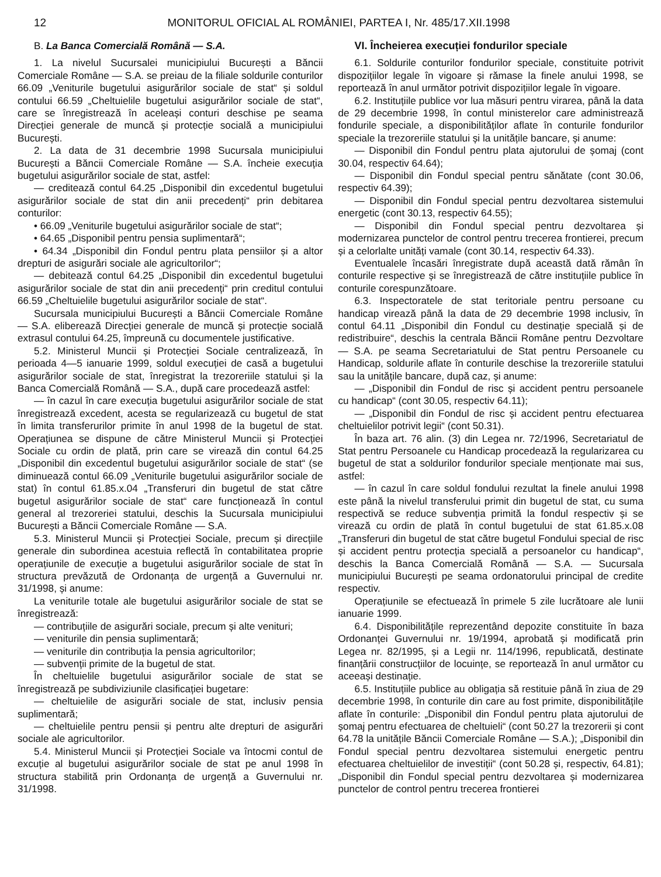12 MONITORUL OFICIAL AL ROMÂNIEI, PARTEA I, Nr. 485/17.XII.1998
B. La Banca Comercială Română — S.A.
1. La nivelul Sucursalei municipiului București a Băncii Comerciale Române — S.A. se preiau de la filiale soldurile conturilor 66.09 „Veniturile bugetului asigurărilor sociale de stat“ și soldul contului 66.59 „Cheltuielile bugetului asigurărilor sociale de stat“, care se înregistrează în aceleași conturi deschise pe seama Direcției generale de muncă și protecție socială a municipiului București.
2. La data de 31 decembrie 1998 Sucursala municipiului București a Băncii Comerciale Române — S.A. încheie execuția bugetului asigurărilor sociale de stat, astfel:
— creditează contul 64.25 „Disponibil din excedentul bugetului asigurărilor sociale de stat din anii precedenți“ prin debitarea conturilor:
• 66.09 „Veniturile bugetului asigurărilor sociale de stat“;
• 64.65 „Disponibil pentru pensia suplimentară“;
• 64.34 „Disponibil din Fondul pentru plata pensiilor și a altor drepturi de asigurări sociale ale agricultorilor“;
— debitează contul 64.25 „Disponibil din excedentul bugetului asigurărilor sociale de stat din anii precedenți“ prin creditul contului 66.59 „Cheltuielile bugetului asigurărilor sociale de stat“.
Sucursala municipiului București a Băncii Comerciale Române — S.A. eliberează Direcției generale de muncă și protecție socială extrasul contului 64.25, împreună cu documentele justificative.
5.2. Ministerul Muncii și Protecției Sociale centralizează, în perioada 4—5 ianuarie 1999, soldul execuției de casă a bugetului asigurărilor sociale de stat, înregistrat la trezoreriile statului și la Banca Comercială Română — S.A., după care procedează astfel:
— în cazul în care execuția bugetului asigurărilor sociale de stat înregistrează excedent, acesta se regularizează cu bugetul de stat în limita transferurilor primite în anul 1998 de la bugetul de stat. Operațiunea se dispune de către Ministerul Muncii și Protecției Sociale cu ordin de plată, prin care se virează din contul 64.25 „Disponibil din excedentul bugetului asigurărilor sociale de stat“ (se diminuează contul 66.09 „Veniturile bugetului asigurărilor sociale de stat) în contul 61.85.x.04 „Transferuri din bugetul de stat către bugetul asigurărilor sociale de stat“ care funcționează în contul general al trezoreriei statului, deschis la Sucursala municipiului București a Băncii Comerciale Române — S.A.
5.3. Ministerul Muncii și Protecției Sociale, precum și direcțiile generale din subordinea acestuia reflectă în contabilitatea proprie operațiunile de execuție a bugetului asigurărilor sociale de stat în structura prevăzută de Ordonanța de urgență a Guvernului nr. 31/1998, și anume:
La veniturile totale ale bugetului asigurărilor sociale de stat se înregistrează:
— contribuțiile de asigurări sociale, precum și alte venituri;
— veniturile din pensia suplimentară;
— veniturile din contribuția la pensia agricultorilor;
— subvenții primite de la bugetul de stat.
În cheltuielile bugetului asigurărilor sociale de stat se înregistrează pe subdiviziunile clasificației bugetare:
— cheltuielile de asigurări sociale de stat, inclusiv pensia suplimentară;
— cheltuielile pentru pensii și pentru alte drepturi de asigurări sociale ale agricultorilor.
5.4. Ministerul Muncii și Protecției Sociale va întocmi contul de excuție al bugetului asigurărilor sociale de stat pe anul 1998 în structura stabilită prin Ordonanța de urgență a Guvernului nr. 31/1998.
VI. Încheierea execuției fondurilor speciale
6.1. Soldurile conturilor fondurilor speciale, constituite potrivit dispozițiilor legale în vigoare și rămase la finele anului 1998, se reportează în anul următor potrivit dispozițiilor legale în vigoare.
6.2. Instituțiile publice vor lua măsuri pentru virarea, până la data de 29 decembrie 1998, în contul ministerelor care administrează fondurile speciale, a disponibilităților aflate în conturile fondurilor speciale la trezoreriile statului și la unitățile bancare, și anume:
— Disponibil din Fondul pentru plata ajutorului de șomaj (cont 30.04, respectiv 64.64);
— Disponibil din Fondul special pentru sănătate (cont 30.06, respectiv 64.39);
— Disponibil din Fondul special pentru dezvoltarea sistemului energetic (cont 30.13, respectiv 64.55);
— Disponibil din Fondul special pentru dezvoltarea și modernizarea punctelor de control pentru trecerea frontierei, precum și a celorlalte unități vamale (cont 30.14, respectiv 64.33).
Eventualele încasări înregistrate după această dată rămân în conturile respective și se înregistrează de către instituțiile publice în conturile corespunzătoare.
6.3. Inspectoratele de stat teritoriale pentru persoane cu handicap virează până la data de 29 decembrie 1998 inclusiv, în contul 64.11 „Disponibil din Fondul cu destinație specială și de redistribuire“, deschis la centrala Băncii Române pentru Dezvoltare — S.A. pe seama Secretariatului de Stat pentru Persoanele cu Handicap, soldurile aflate în conturile deschise la trezoreriile statului sau la unitățile bancare, după caz, și anume:
— „Disponibil din Fondul de risc și accident pentru persoanele cu handicap“ (cont 30.05, respectiv 64.11);
— „Disponibil din Fondul de risc și accident pentru efectuarea cheltuielilor potrivit legii“ (cont 50.31).
În baza art. 76 alin. (3) din Legea nr. 72/1996, Secretariatul de Stat pentru Persoanele cu Handicap procedează la regularizarea cu bugetul de stat a soldurilor fondurilor speciale menționate mai sus, astfel:
— în cazul în care soldul fondului rezultat la finele anului 1998 este până la nivelul transferului primit din bugetul de stat, cu suma respectivă se reduce subvenția primită la fondul respectiv și se virează cu ordin de plată în contul bugetului de stat 61.85.x.08 „Transferuri din bugetul de stat către bugetul Fondului special de risc și accident pentru protecția specială a persoanelor cu handicap“, deschis la Banca Comercială Română — S.A. — Sucursala municipiului București pe seama ordonatorului principal de credite respectiv.
Operațiunile se efectuează în primele 5 zile lucrătoare ale lunii ianuarie 1999.
6.4. Disponibilitățile reprezentând depozite constituite în baza Ordonanței Guvernului nr. 19/1994, aprobată și modificată prin Legea nr. 82/1995, și a Legii nr. 114/1996, republicată, destinate finanțării construcțiilor de locuințe, se reportează în anul următor cu aceeași destinație.
6.5. Instituțiile publice au obligația să restituie până în ziua de 29 decembrie 1998, în conturile din care au fost primite, disponibilitățile aflate în conturile: „Disponibil din Fondul pentru plata ajutorului de șomaj pentru efectuarea de cheltuieli“ (cont 50.27 la trezorerii și cont 64.78 la unitățile Băncii Comerciale Române — S.A.); „Disponibil din Fondul special pentru dezvoltarea sistemului energetic pentru efectuarea cheltuielilor de investiții“ (cont 50.28 și, respectiv, 64.81); „Disponibil din Fondul special pentru dezvoltarea și modernizarea punctelor de control pentru trecerea frontierei